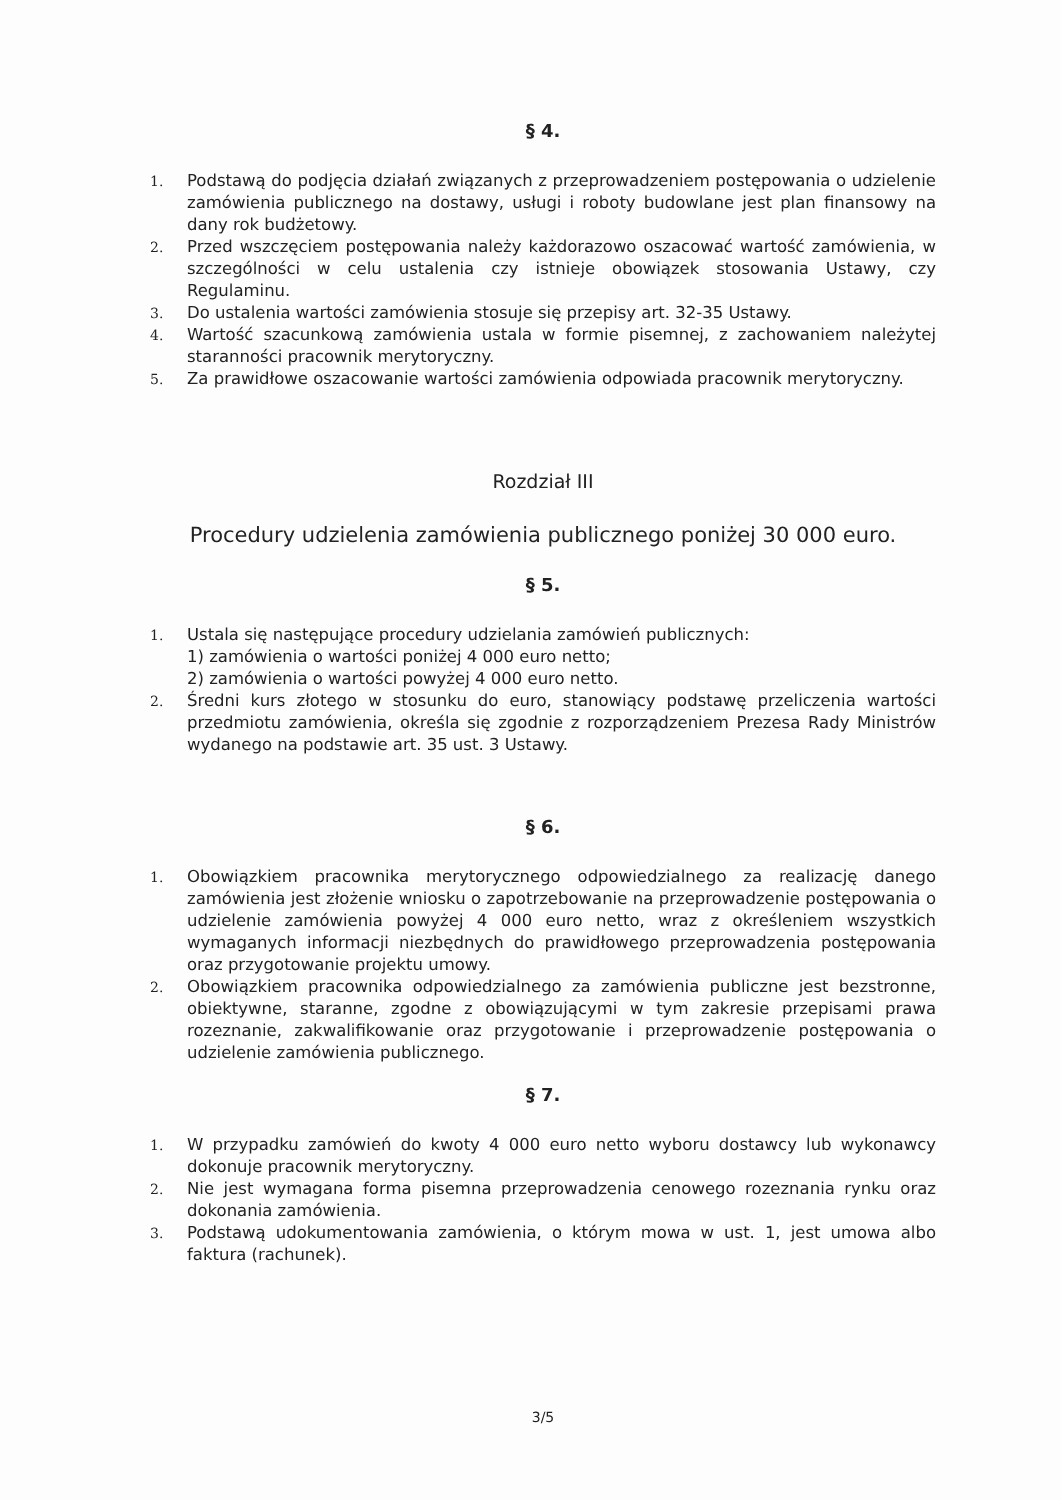§ 4.
1. Podstawą do podjęcia działań związanych z przeprowadzeniem postępowania o udzielenie zamówienia publicznego na dostawy, usługi i roboty budowlane jest plan finansowy na dany rok budżetowy.
2. Przed wszczęciem postępowania należy każdorazowo oszacować wartość zamówienia, w szczególności w celu ustalenia czy istnieje obowiązek stosowania Ustawy, czy Regulaminu.
3. Do ustalenia wartości zamówienia stosuje się przepisy art. 32-35 Ustawy.
4. Wartość szacunkową zamówienia ustala w formie pisemnej, z zachowaniem należytej staranności pracownik merytoryczny.
5. Za prawidłowe oszacowanie wartości zamówienia odpowiada pracownik merytoryczny.
Rozdział III
Procedury udzielenia zamówienia publicznego poniżej 30 000 euro.
§ 5.
1. Ustala się następujące procedury udzielania zamówień publicznych:
1) zamówienia o wartości poniżej 4 000 euro netto;
2) zamówienia o wartości powyżej 4 000 euro netto.
2. Średni kurs złotego w stosunku do euro, stanowiący podstawę przeliczenia wartości przedmiotu zamówienia, określa się zgodnie z rozporządzeniem Prezesa Rady Ministrów wydanego na podstawie art. 35 ust. 3 Ustawy.
§ 6.
1. Obowiązkiem pracownika merytorycznego odpowiedzialnego za realizację danego zamówienia jest złożenie wniosku o zapotrzebowanie na przeprowadzenie postępowania o udzielenie zamówienia powyżej 4 000 euro netto, wraz z określeniem wszystkich wymaganych informacji niezbędnych do prawidłowego przeprowadzenia postępowania oraz przygotowanie projektu umowy.
2. Obowiązkiem pracownika odpowiedzialnego za zamówienia publiczne jest bezstronne, obiektywne, staranne, zgodne z obowiązującymi w tym zakresie przepisami prawa rozeznanie, zakwalifikowanie oraz przygotowanie i przeprowadzenie postępowania o udzielenie zamówienia publicznego.
§ 7.
1. W przypadku zamówień do kwoty 4 000 euro netto wyboru dostawcy lub wykonawcy dokonuje pracownik merytoryczny.
2. Nie jest wymagana forma pisemna przeprowadzenia cenowego rozeznania rynku oraz dokonania zamówienia.
3. Podstawą udokumentowania zamówienia, o którym mowa w ust. 1, jest umowa albo faktura (rachunek).
3/5